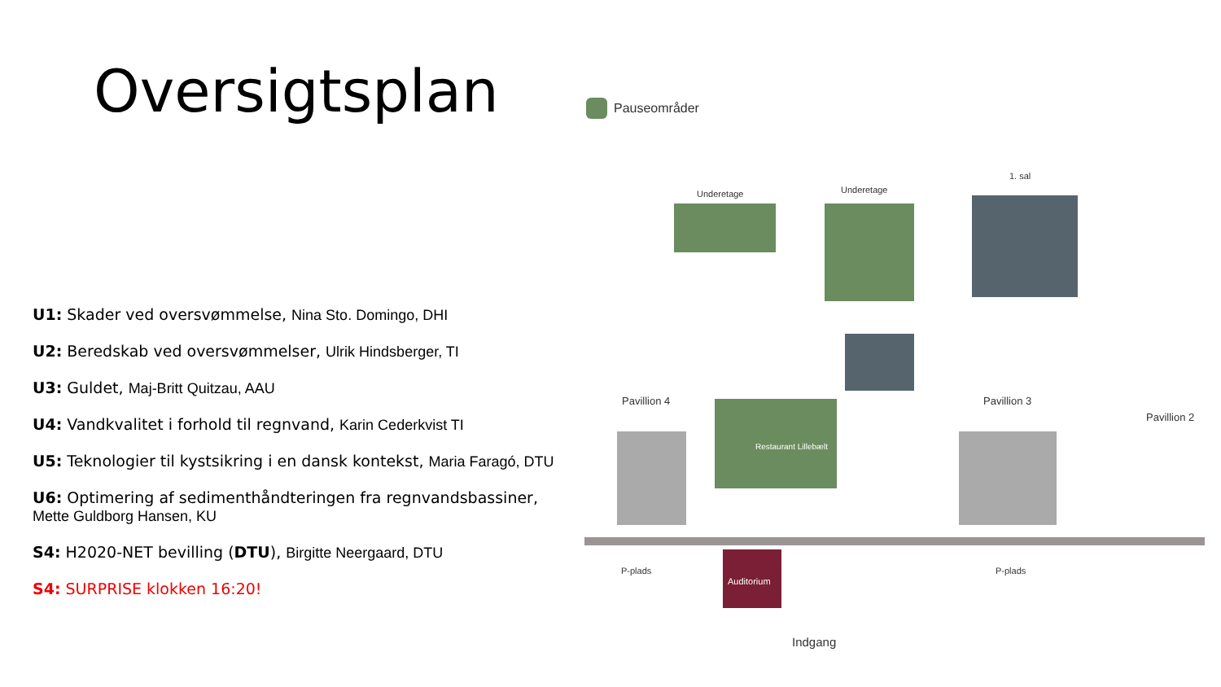Oversigtsplan
U1: Skader ved oversvømmelse, Nina Sto. Domingo, DHI
U2: Beredskab ved oversvømmelser, Ulrik Hindsberger, TI
U3: Guldet, Maj-Britt Quitzau, AAU
U4: Vandkvalitet i forhold til regnvand, Karin Cederkvist TI
U5: Teknologier til kystsikring i en dansk kontekst, Maria Faragó, DTU
U6: Optimering af sedimenthåndteringen fra regnvandsbassiner, Mette Guldborg Hansen, KU
S4: H2020-NET bevilling (DTU), Birgitte Neergaard, DTU
S4: SURPRISE klokken 16:20!
Pauseområder
Underetage Underetage
1. sal
Pavillion 4
Restaurant Lillebælt
Pavillion 3
Pavillion 2
Auditorium
P-plads P-plads
Indgang